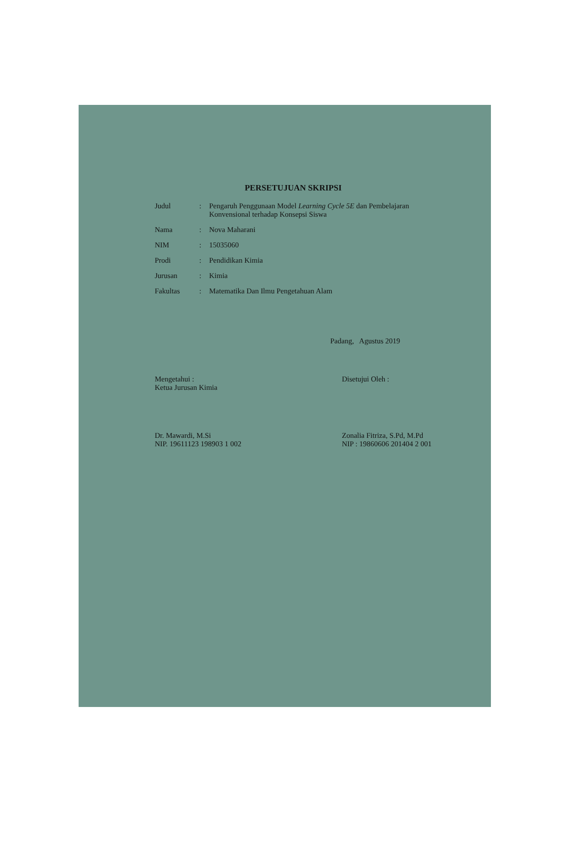PERSETUJUAN SKRIPSI
| Judul | : | Pengaruh Penggunaan Model Learning Cycle 5E dan Pembelajaran Konvensional terhadap Konsepsi Siswa |
| Nama | : | Nova Maharani |
| NIM | : | 15035060 |
| Prodi | : | Pendidikan Kimia |
| Jurusan | : | Kimia |
| Fakultas | : | Matematika Dan Ilmu Pengetahuan Alam |
Padang, Agustus 2019
Mengetahui :
Ketua Jurusan Kimia
Dr. Mawardi, M.Si
NIP. 19611123 198903 1 002
Disetujui Oleh :
Zonalia Fitriza, S.Pd, M.Pd
NIP : 19860606 201404 2 001